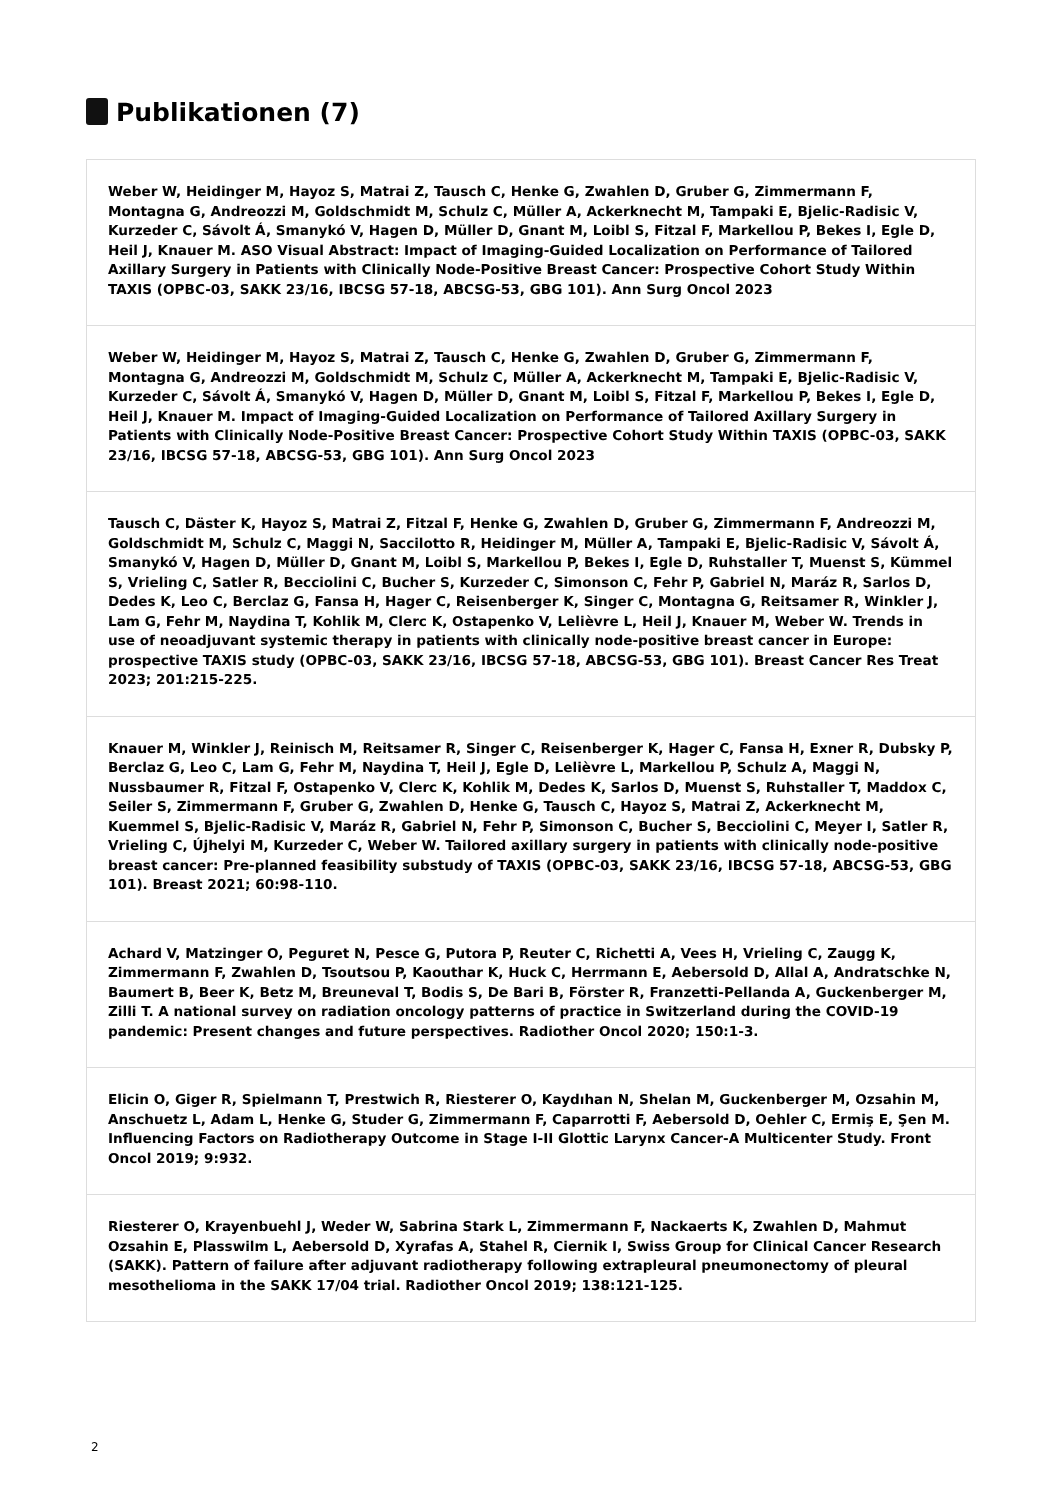Publikationen (7)
Weber W, Heidinger M, Hayoz S, Matrai Z, Tausch C, Henke G, Zwahlen D, Gruber G, Zimmermann F, Montagna G, Andreozzi M, Goldschmidt M, Schulz C, Müller A, Ackerknecht M, Tampaki E, Bjelic-Radisic V, Kurzeder C, Sávolt Á, Smanykó V, Hagen D, Müller D, Gnant M, Loibl S, Fitzal F, Markellou P, Bekes I, Egle D, Heil J, Knauer M. ASO Visual Abstract: Impact of Imaging-Guided Localization on Performance of Tailored Axillary Surgery in Patients with Clinically Node-Positive Breast Cancer: Prospective Cohort Study Within TAXIS (OPBC-03, SAKK 23/16, IBCSG 57-18, ABCSG-53, GBG 101). Ann Surg Oncol 2023
Weber W, Heidinger M, Hayoz S, Matrai Z, Tausch C, Henke G, Zwahlen D, Gruber G, Zimmermann F, Montagna G, Andreozzi M, Goldschmidt M, Schulz C, Müller A, Ackerknecht M, Tampaki E, Bjelic-Radisic V, Kurzeder C, Sávolt Á, Smanykó V, Hagen D, Müller D, Gnant M, Loibl S, Fitzal F, Markellou P, Bekes I, Egle D, Heil J, Knauer M. Impact of Imaging-Guided Localization on Performance of Tailored Axillary Surgery in Patients with Clinically Node-Positive Breast Cancer: Prospective Cohort Study Within TAXIS (OPBC-03, SAKK 23/16, IBCSG 57-18, ABCSG-53, GBG 101). Ann Surg Oncol 2023
Tausch C, Däster K, Hayoz S, Matrai Z, Fitzal F, Henke G, Zwahlen D, Gruber G, Zimmermann F, Andreozzi M, Goldschmidt M, Schulz C, Maggi N, Saccilotto R, Heidinger M, Müller A, Tampaki E, Bjelic-Radisic V, Sávolt Á, Smanykó V, Hagen D, Müller D, Gnant M, Loibl S, Markellou P, Bekes I, Egle D, Ruhstaller T, Muenst S, Kümmel S, Vrieling C, Satler R, Becciolini C, Bucher S, Kurzeder C, Simonson C, Fehr P, Gabriel N, Maráz R, Sarlos D, Dedes K, Leo C, Berclaz G, Fansa H, Hager C, Reisenberger K, Singer C, Montagna G, Reitsamer R, Winkler J, Lam G, Fehr M, Naydina T, Kohlik M, Clerc K, Ostapenko V, Lelièvre L, Heil J, Knauer M, Weber W. Trends in use of neoadjuvant systemic therapy in patients with clinically node-positive breast cancer in Europe: prospective TAXIS study (OPBC-03, SAKK 23/16, IBCSG 57-18, ABCSG-53, GBG 101). Breast Cancer Res Treat 2023; 201:215-225.
Knauer M, Winkler J, Reinisch M, Reitsamer R, Singer C, Reisenberger K, Hager C, Fansa H, Exner R, Dubsky P, Berclaz G, Leo C, Lam G, Fehr M, Naydina T, Heil J, Egle D, Lelièvre L, Markellou P, Schulz A, Maggi N, Nussbaumer R, Fitzal F, Ostapenko V, Clerc K, Kohlik M, Dedes K, Sarlos D, Muenst S, Ruhstaller T, Maddox C, Seiler S, Zimmermann F, Gruber G, Zwahlen D, Henke G, Tausch C, Hayoz S, Matrai Z, Ackerknecht M, Kuemmel S, Bjelic-Radisic V, Maráz R, Gabriel N, Fehr P, Simonson C, Bucher S, Becciolini C, Meyer I, Satler R, Vrieling C, Újhelyi M, Kurzeder C, Weber W. Tailored axillary surgery in patients with clinically node-positive breast cancer: Pre-planned feasibility substudy of TAXIS (OPBC-03, SAKK 23/16, IBCSG 57-18, ABCSG-53, GBG 101). Breast 2021; 60:98-110.
Achard V, Matzinger O, Peguret N, Pesce G, Putora P, Reuter C, Richetti A, Vees H, Vrieling C, Zaugg K, Zimmermann F, Zwahlen D, Tsoutsou P, Kaouthar K, Huck C, Herrmann E, Aebersold D, Allal A, Andratschke N, Baumert B, Beer K, Betz M, Breuneval T, Bodis S, De Bari B, Förster R, Franzetti-Pellanda A, Guckenberger M, Zilli T. A national survey on radiation oncology patterns of practice in Switzerland during the COVID-19 pandemic: Present changes and future perspectives. Radiother Oncol 2020; 150:1-3.
Elicin O, Giger R, Spielmann T, Prestwich R, Riesterer O, Kaydıhan N, Shelan M, Guckenberger M, Ozsahin M, Anschuetz L, Adam L, Henke G, Studer G, Zimmermann F, Caparrotti F, Aebersold D, Oehler C, Ermiş E, Şen M. Influencing Factors on Radiotherapy Outcome in Stage I-II Glottic Larynx Cancer-A Multicenter Study. Front Oncol 2019; 9:932.
Riesterer O, Krayenbuehl J, Weder W, Sabrina Stark L, Zimmermann F, Nackaerts K, Zwahlen D, Mahmut Ozsahin E, Plasswilm L, Aebersold D, Xyrafas A, Stahel R, Ciernik I, Swiss Group for Clinical Cancer Research (SAKK). Pattern of failure after adjuvant radiotherapy following extrapleural pneumonectomy of pleural mesothelioma in the SAKK 17/04 trial. Radiother Oncol 2019; 138:121-125.
2